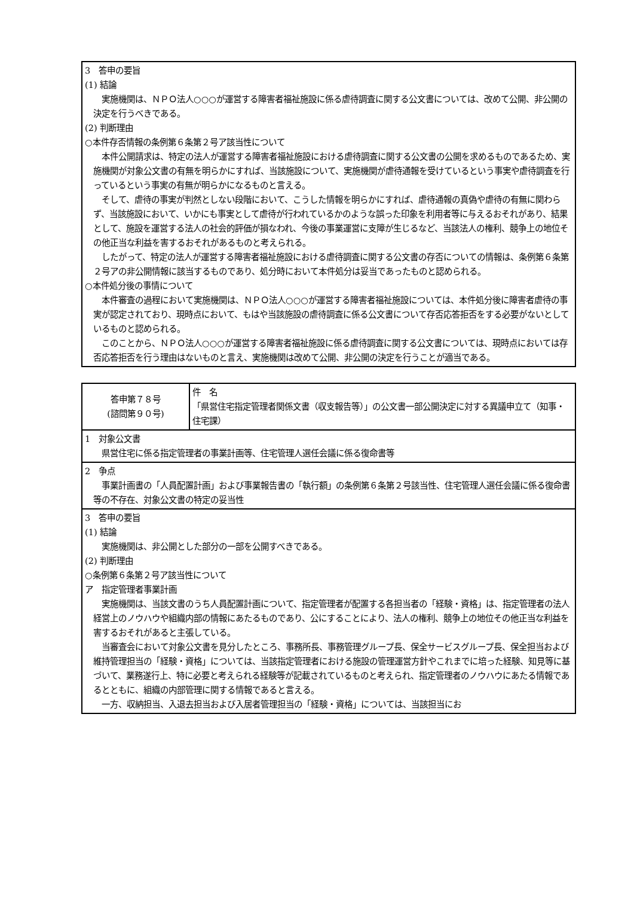| 3 答申の要旨 (1) 結論 実施機関は、ＮＰＯ法人○○○が運営する障害者福祉施設に係る虐待調査に関する公文書については、改めて公開、非公開の決定を行うべきである。 (2) 判断理由 ○本件存否情報の条例第６条第２号ア該当性について 本件公開請求は、特定の法人が運営する障害者福祉施設における虐待調査に関する公文書の公開を求めるものであるため、実施機関が対象公文書の有無を明らかにすれば、当該施設について、実施機関が虐待通報を受けているという事実や虐待調査を行っているという事実の有無が明らかになるものと言える。 そして、虐待の事実が判然としない段階において、こうした情報を明らかにすれば、虐待通報の真偽や虐待の有無に関わらず、当該施設において、いかにも事実として虐待が行われているかのような誤った印象を利用者等に与えるおそれがあり、結果として、施設を運営する法人の社会的評価が損なわれ、今後の事業運営に支障が生じるなど、当該法人の権利、競争上の地位その他正当な利益を害するおそれがあるものと考えられる。 したがって、特定の法人が運営する障害者福祉施設における虐待調査に関する公文書の存否についての情報は、条例第６条第２号アの非公開情報に該当するものであり、処分時において本件処分は妥当であったものと認められる。 ○本件処分後の事情について 本件審査の過程において実施機関は、ＮＰＯ法人○○○が運営する障害者福祉施設については、本件処分後に障害者虐待の事実が認定されており、現時点において、もはや当該施設の虐待調査に係る公文書について存否応答拒否をする必要がないとしているものと認められる。 このことから、ＮＰＯ法人○○○が運営する障害者福祉施設に係る虐待調査に関する公文書については、現時点においては存否応答拒否を行う理由はないものと言え、実施機関は改めて公開、非公開の決定を行うことが適当である。 |
| 答申第７８号 (諮問第９０号) | 件 名 「県営住宅指定管理者関係文書（収支報告等）」の公文書一部公開決定に対する異議申立て（知事・住宅課） |
| 1 対象公文書 県営住宅に係る指定管理者の事業計画等、住宅管理人選任会議に係る復命書等 | |
| 2 争点 事業計画書の「人員配置計画」および事業報告書の「執行額」の条例第６条第２号該当性、住宅管理人選任会議に係る復命書等の不存在、対象公文書の特定の妥当性 | |
| 3 答申の要旨 (1) 結論 実施機関は、非公開とした部分の一部を公開すべきである。 (2) 判断理由 ○条例第６条第２号ア該当性について ア 指定管理者事業計画 実施機関は、当該文書のうち人員配置計画について、指定管理者が配置する各担当者の「経験・資格」は、指定管理者の法人経営上のノウハウや組織内部の情報にあたるものであり、公にすることにより、法人の権利、競争上の地位その他正当な利益を害するおそれがあると主張している。 当審査会において対象公文書を見分したところ、事務所長、事務管理グループ長、保全サービスグループ長、保全担当および維持管理担当の「経験・資格」については、当該指定管理者における施設の管理運営方針やこれまでに培った経験、知見等に基づいて、業務遂行上、特に必要と考えられる経験等が記載されているものと考えられ、指定管理者のノウハウにあたる情報であるとともに、組織の内部管理に関する情報であると言える。 一方、収納担当、入退去担当および入居者管理担当の「経験・資格」については、当該担当にお | |